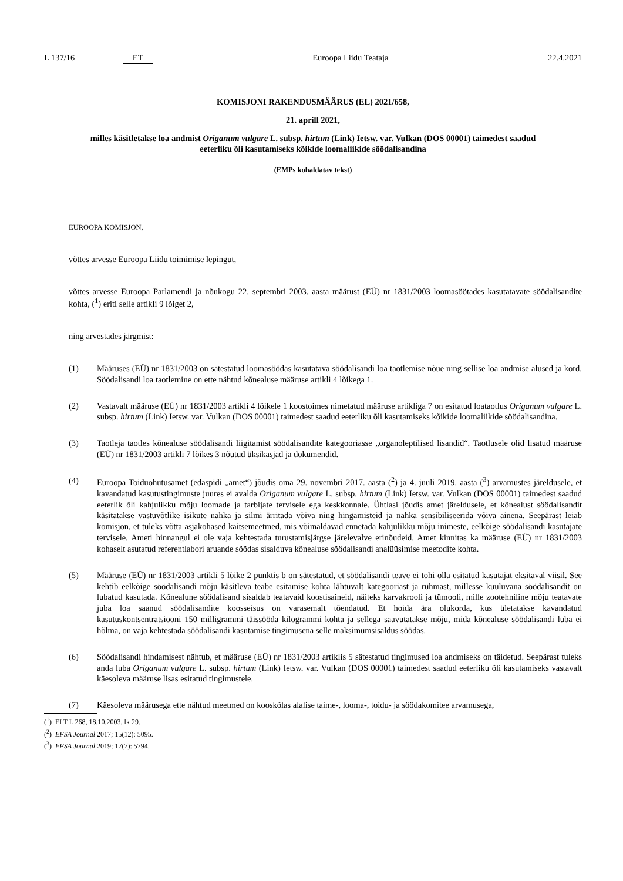L 137/16 ET Euroopa Liidu Teataja 22.4.2021
KOMISJONI RAKENDUSMÄÄRUS (EL) 2021/658,
21. aprill 2021,
milles käsitletakse loa andmist Origanum vulgare L. subsp. hirtum (Link) Ietsw. var. Vulkan (DOS 00001) taimedest saadud eeterliku õli kasutamiseks kõikide loomaliikide söödalisandina
(EMPs kohaldatav tekst)
EUROOPA KOMISJON,
võttes arvesse Euroopa Liidu toimimise lepingut,
võttes arvesse Euroopa Parlamendi ja nõukogu 22. septembri 2003. aasta määrust (EÜ) nr 1831/2003 loomasöötades kasutatavate söödalisandite kohta, (<sup>1</sup>) eriti selle artikli 9 lõiget 2,
ning arvestades järgmist:
(1) Määruses (EÜ) nr 1831/2003 on sätestatud loomasöödas kasutatava söödalisandi loa taotlemise nõue ning sellise loa andmise alused ja kord. Söödalisandi loa taotlemine on ette nähtud kõnealuse määruse artikli 4 lõikega 1.
(2) Vastavalt määruse (EÜ) nr 1831/2003 artikli 4 lõikele 1 koostoimes nimetatud määruse artikliga 7 on esitatud loataotlus Origanum vulgare L. subsp. hirtum (Link) Ietsw. var. Vulkan (DOS 00001) taimedest saadud eeterliku õli kasutamiseks kõikide loomaliikide söödalisandina.
(3) Taotleja taotles kõnealuse söödalisandi liigitamist söödalisandite kategooriasse „organoleptilised lisandid“. Taotlusele olid lisatud määruse (EÜ) nr 1831/2003 artikli 7 lõikes 3 nõutud üksikasjad ja dokumendid.
(4) Euroopa Toiduohutusamet (edaspidi „amet“) jõudis oma 29. novembri 2017. aasta (<sup>2</sup>) ja 4. juuli 2019. aasta (<sup>3</sup>) arvamustes järeldusele, et kavandatud kasutustingimuste juures ei avalda Origanum vulgare L. subsp. hirtum (Link) Ietsw. var. Vulkan (DOS 00001) taimedest saadud eeterlik õli kahjulikku mõju loomade ja tarbijate tervisele ega keskkonnale. Ühtlasi jõudis amet järeldusele, et kõnealust söödalisandit käsitatakse vastuvõtlike isikute nahka ja silmi ärritada võiva ning hingamisteid ja nahka sensibiliseerida võiva ainena. Seepärast leiab komisjon, et tuleks võtta asjakohased kaitsemeetmed, mis võimaldavad ennetada kahjulikku mõju inimeste, eelkõige söödalisandi kasutajate tervisele. Ameti hinnangul ei ole vaja kehtestada turustamisjärgse järelevalve erinõudeid. Amet kinnitas ka määruse (EÜ) nr 1831/2003 kohaselt asutatud referentlabori aruande söödas sisalduva kõnealuse söödalisandi analüüsimise meetodite kohta.
(5) Määruse (EÜ) nr 1831/2003 artikli 5 lõike 2 punktis b on sätestatud, et söödalisandi teave ei tohi olla esitatud kasutajat eksitaval viisil. See kehtib eelkõige söödalisandi mõju käsitleva teabe esitamise kohta lähtuvalt kategooriast ja rühmast, millesse kuuluvana söödalisandit on lubatud kasutada. Kõnealune söödalisand sisaldab teatavaid koostisaineid, näiteks karvakrooli ja tümooli, mille zootehniline mõju teatavate juba loa saanud söödalisandite koosseisus on varasemalt tõendatud. Et hoida ära olukorda, kus ületatakse kavandatud kasutuskontsentratsiooni 150 milligrammi täissööda kilogrammi kohta ja sellega saavutatakse mõju, mida kõnealuse söödalisandi luba ei hõlma, on vaja kehtestada söödalisandi kasutamise tingimusena selle maksimumsisaldus söödas.
(6) Söödalisandi hindamisest nähtub, et määruse (EÜ) nr 1831/2003 artiklis 5 sätestatud tingimused loa andmiseks on täidetud. Seepärast tuleks anda luba Origanum vulgare L. subsp. hirtum (Link) Ietsw. var. Vulkan (DOS 00001) taimedest saadud eeterliku õli kasutamiseks vastavalt käesoleva määruse lisas esitatud tingimustele.
(7) Käesoleva määrusega ette nähtud meetmed on kooskõlas alalise taime-, looma-, toidu- ja söödakomitee arvamusega,
(<sup>1</sup>) ELT L 268, 18.10.2003, lk 29.
(<sup>2</sup>) EFSA Journal 2017; 15(12): 5095.
(<sup>3</sup>) EFSA Journal 2019; 17(7): 5794.